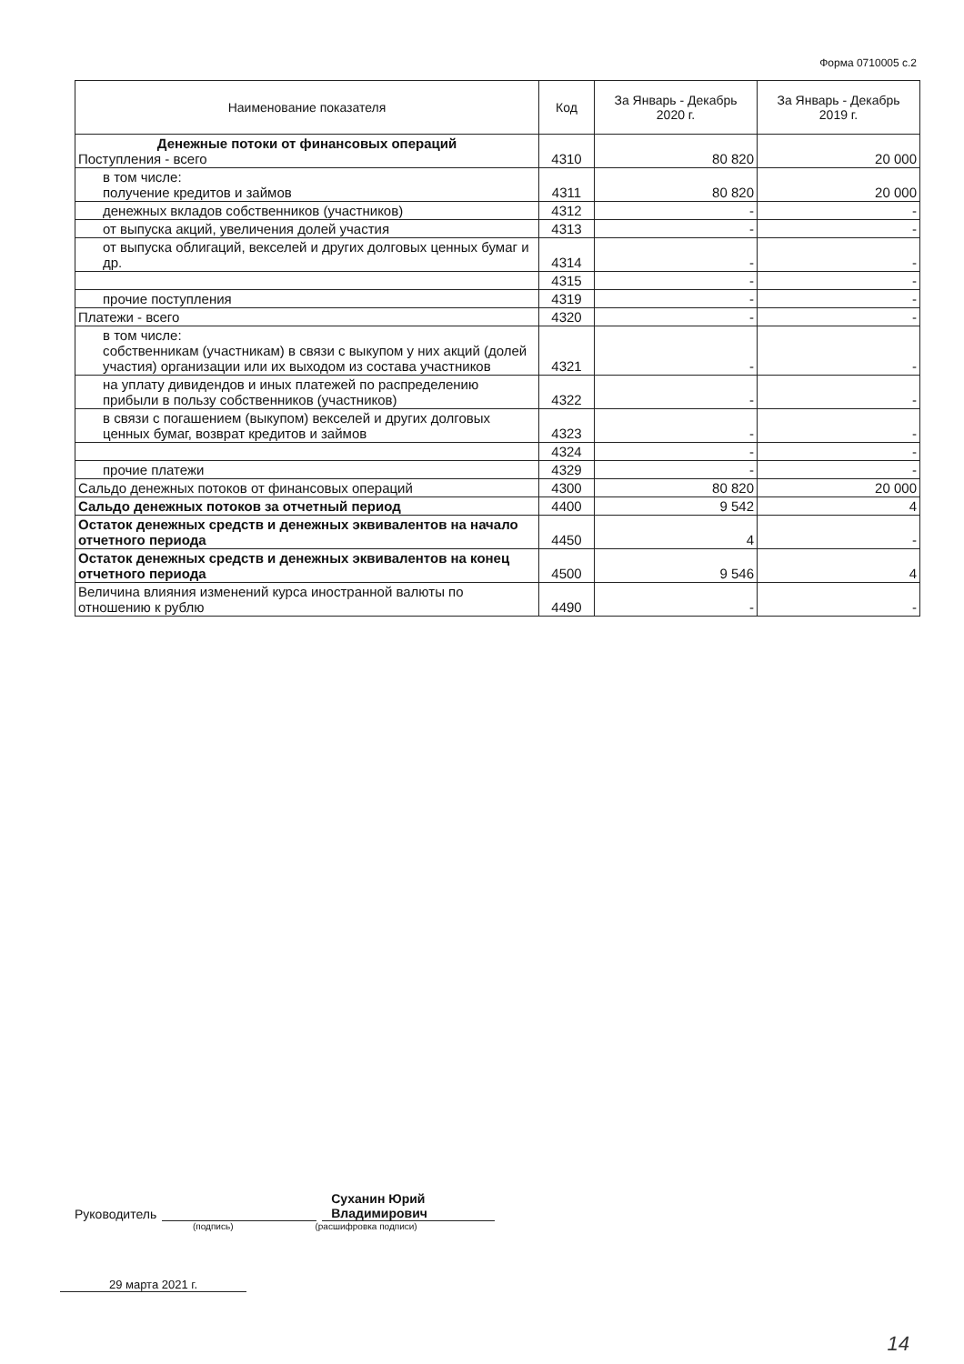Форма 0710005 с.2
| Наименование показателя | Код | За Январь - Декабрь 2020 г. | За Январь - Декабрь 2019 г. |
| --- | --- | --- | --- |
| Денежные потоки от финансовых операций Поступления - всего | 4310 | 80 820 | 20 000 |
| в том числе: получение кредитов и займов | 4311 | 80 820 | 20 000 |
| денежных вкладов собственников (участников) | 4312 | - | - |
| от выпуска акций, увеличения долей участия | 4313 | - | - |
| от выпуска облигаций, векселей и других долговых ценных бумаг и др. | 4314 | - | - |
| | 4315 | - | - |
| прочие поступления | 4319 | - | - |
| Платежи - всего | 4320 | - | - |
| в том числе: собственникам (участникам) в связи с выкупом у них акций (долей участия) организации или их выходом из состава участников | 4321 | - | - |
| на уплату дивидендов и иных платежей по распределению прибыли в пользу собственников (участников) | 4322 | - | - |
| в связи с погашением (выкупом) векселей и других долговых ценных бумаг, возврат кредитов и займов | 4323 | - | - |
| | 4324 | - | - |
| прочие платежи | 4329 | - | - |
| Сальдо денежных потоков от финансовых операций | 4300 | 80 820 | 20 000 |
| Сальдо денежных потоков за отчетный период | 4400 | 9 542 | 4 |
| Остаток денежных средств и денежных эквивалентов на начало отчетного периода | 4450 | 4 | - |
| Остаток денежных средств и денежных эквивалентов на конец отчетного периода | 4500 | 9 546 | 4 |
| Величина влияния изменений курса иностранной валюты по отношению к рублю | 4490 | - | - |
Руководитель Суханин Юрий
Владимирович
(подпись) (расшифровка подписи)
29 марта 2021 г.
14